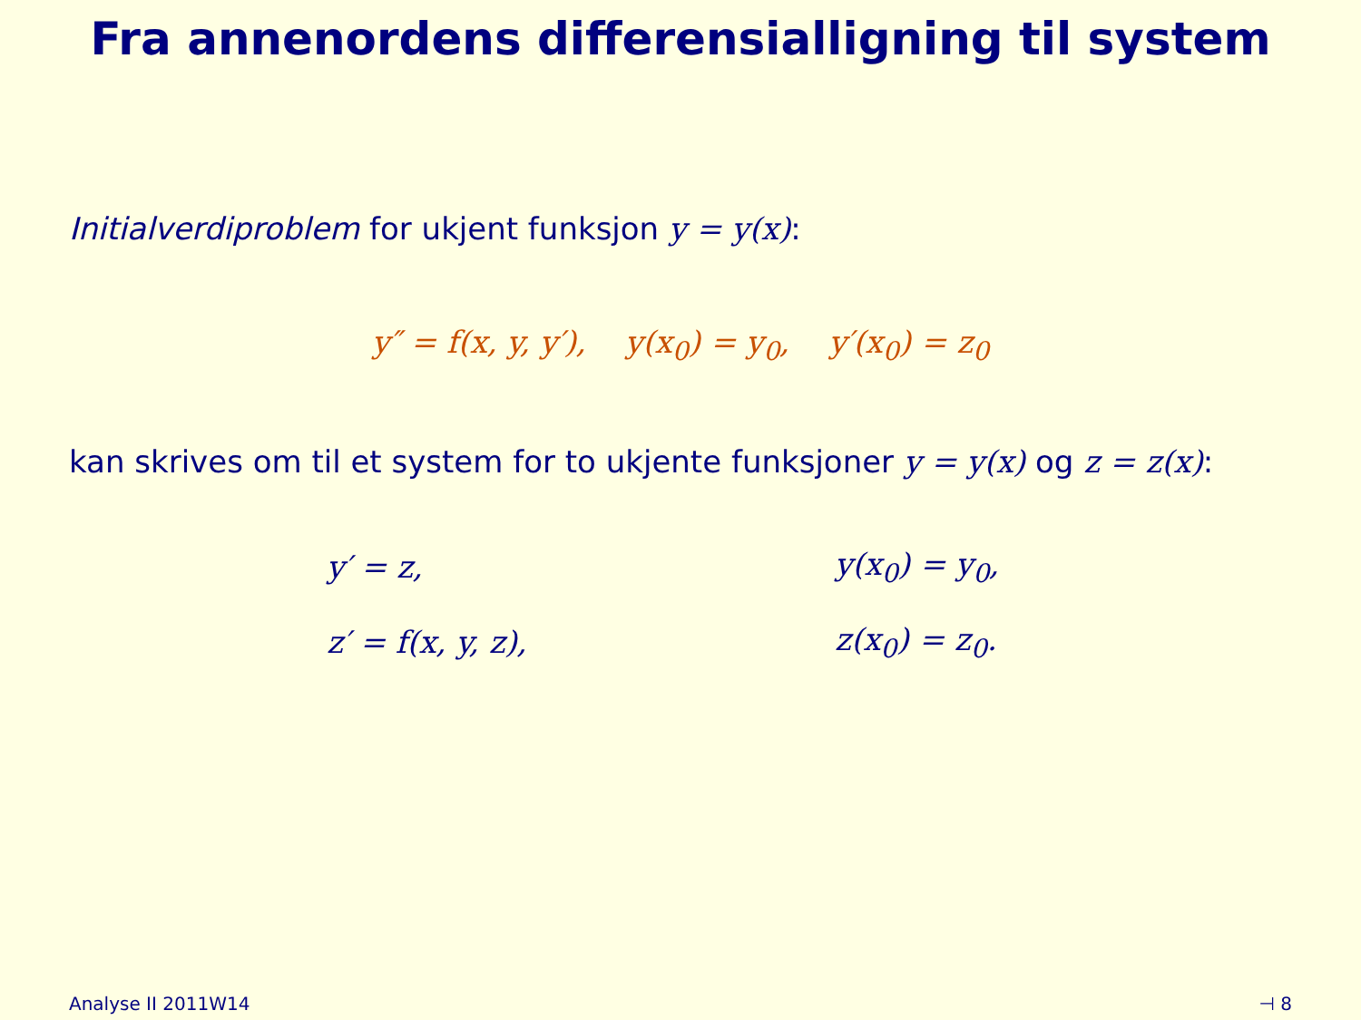Fra annenordens differensialligning til system
Initialverdiproblem for ukjent funksjon y = y(x):
y″ = f(x, y, y′), y(x<sub>0</sub>) = y<sub>0</sub>, y′(x<sub>0</sub>) = z<sub>0</sub>
kan skrives om til et system for to ukjente funksjoner y = y(x) og z = z(x):
| y′ = z, | y(x<sub>0</sub>) = y<sub>0</sub>, |
| z′ = f(x, y, z), | z(x<sub>0</sub>) = z<sub>0</sub>. |
Analyse II 2011W14 ⊣ 8